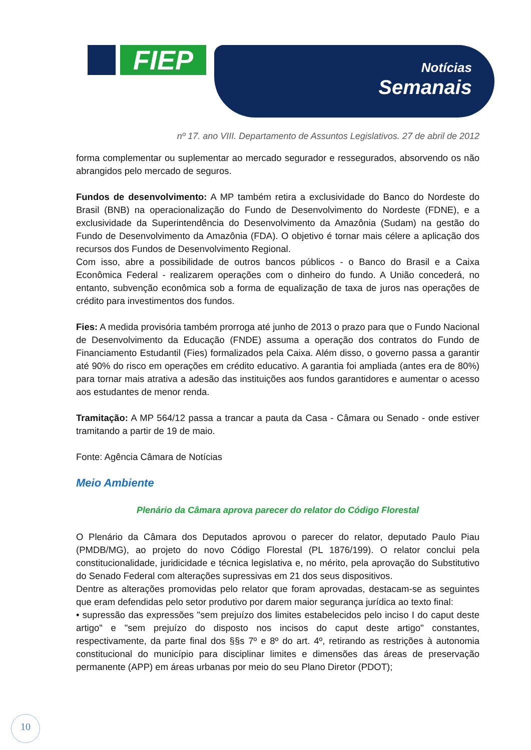FIEP Notícias
Semanais
nº 17. ano VIII. Departamento de Assuntos Legislativos. 27 de abril de 2012
forma complementar ou suplementar ao mercado segurador e ressegurados, absorvendo os não abrangidos pelo mercado de seguros.
Fundos de desenvolvimento: A MP também retira a exclusividade do Banco do Nordeste do Brasil (BNB) na operacionalização do Fundo de Desenvolvimento do Nordeste (FDNE), e a exclusividade da Superintendência do Desenvolvimento da Amazônia (Sudam) na gestão do Fundo de Desenvolvimento da Amazônia (FDA). O objetivo é tornar mais célere a aplicação dos recursos dos Fundos de Desenvolvimento Regional.
Com isso, abre a possibilidade de outros bancos públicos - o Banco do Brasil e a Caixa Econômica Federal - realizarem operações com o dinheiro do fundo. A União concederá, no entanto, subvenção econômica sob a forma de equalização de taxa de juros nas operações de crédito para investimentos dos fundos.
Fies: A medida provisória também prorroga até junho de 2013 o prazo para que o Fundo Nacional de Desenvolvimento da Educação (FNDE) assuma a operação dos contratos do Fundo de Financiamento Estudantil (Fies) formalizados pela Caixa. Além disso, o governo passa a garantir até 90% do risco em operações em crédito educativo. A garantia foi ampliada (antes era de 80%) para tornar mais atrativa a adesão das instituições aos fundos garantidores e aumentar o acesso aos estudantes de menor renda.
Tramitação: A MP 564/12 passa a trancar a pauta da Casa - Câmara ou Senado - onde estiver tramitando a partir de 19 de maio.
Fonte: Agência Câmara de Notícias
Meio Ambiente
Plenário da Câmara aprova parecer do relator do Código Florestal
O Plenário da Câmara dos Deputados aprovou o parecer do relator, deputado Paulo Piau (PMDB/MG), ao projeto do novo Código Florestal (PL 1876/199). O relator conclui pela constitucionalidade, juridicidade e técnica legislativa e, no mérito, pela aprovação do Substitutivo do Senado Federal com alterações supressivas em 21 dos seus dispositivos.
Dentre as alterações promovidas pelo relator que foram aprovadas, destacam-se as seguintes que eram defendidas pelo setor produtivo por darem maior segurança jurídica ao texto final:
• supressão das expressões "sem prejuízo dos limites estabelecidos pelo inciso I do caput deste artigo" e "sem prejuízo do disposto nos incisos do caput deste artigo" constantes, respectivamente, da parte final dos §§s 7º e 8º do art. 4º, retirando as restrições à autonomia constitucional do município para disciplinar limites e dimensões das áreas de preservação permanente (APP) em áreas urbanas por meio do seu Plano Diretor (PDOT);
10